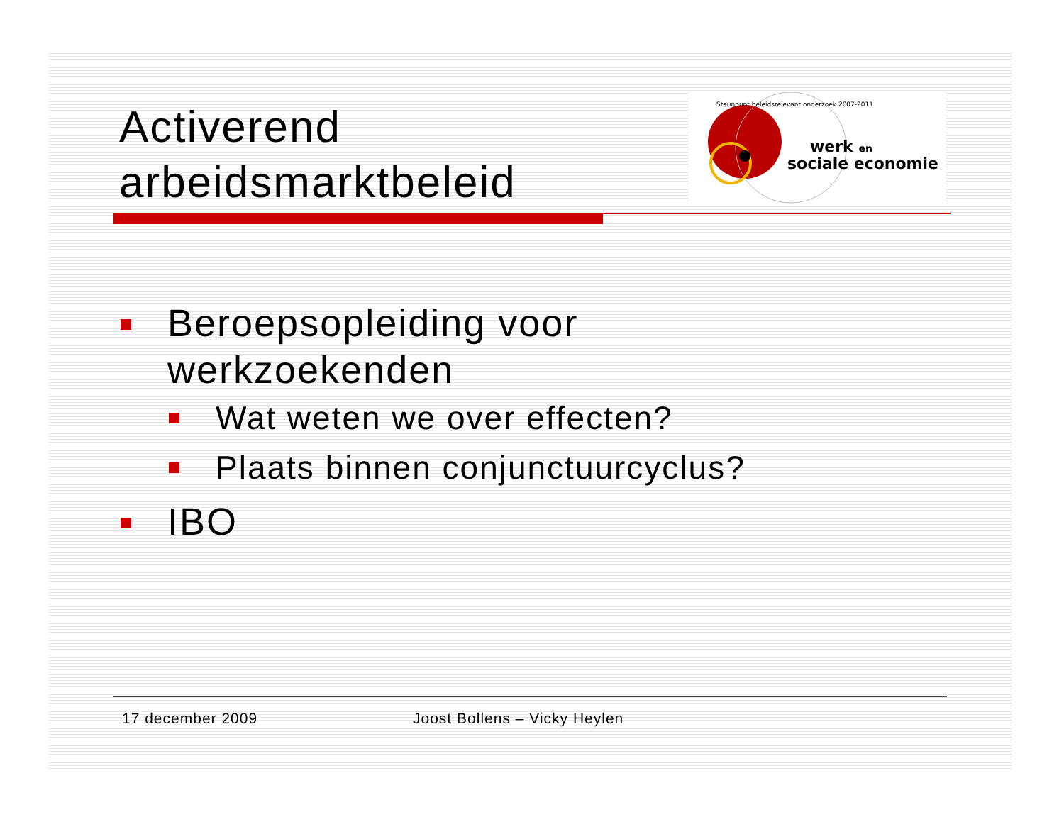Activerend
arbeidsmarktbeleid
werk en
sociale economie
Steunpunt beleidsrelevant onderzoek 2007-2011
Beroepsopleiding voor
werkzoekenden
Wat weten we over effecten?
Plaats binnen conjunctuurcyclus?
IBO
17 december 2009 Joost Bollens – Vicky Heylen